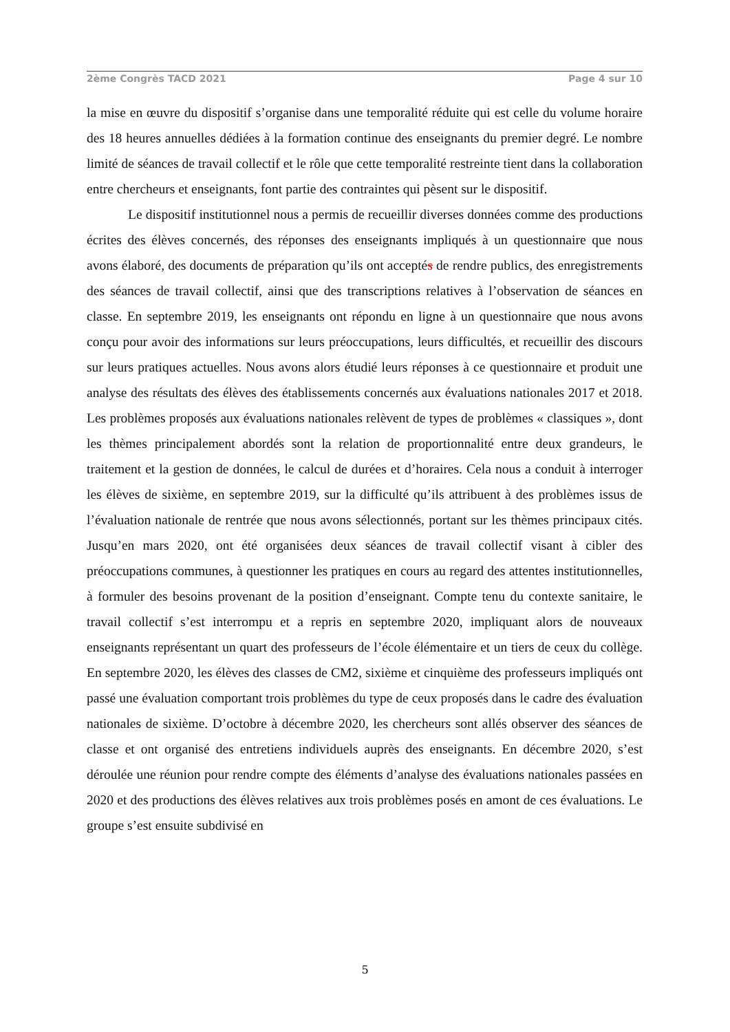2ème Congrès TACD 2021 Page 4 sur 10
la mise en œuvre du dispositif s’organise dans une temporalité réduite qui est celle du volume horaire des 18 heures annuelles dédiées à la formation continue des enseignants du premier degré. Le nombre limité de séances de travail collectif et le rôle que cette temporalité restreinte tient dans la collaboration entre chercheurs et enseignants, font partie des contraintes qui pèsent sur le dispositif.
Le dispositif institutionnel nous a permis de recueillir diverses données comme des productions écrites des élèves concernés, des réponses des enseignants impliqués à un questionnaire que nous avons élaboré, des documents de préparation qu’ils ont acceptés de rendre publics, des enregistrements des séances de travail collectif, ainsi que des transcriptions relatives à l’observation de séances en classe. En septembre 2019, les enseignants ont répondu en ligne à un questionnaire que nous avons conçu pour avoir des informations sur leurs préoccupations, leurs difficultés, et recueillir des discours sur leurs pratiques actuelles. Nous avons alors étudié leurs réponses à ce questionnaire et produit une analyse des résultats des élèves des établissements concernés aux évaluations nationales 2017 et 2018. Les problèmes proposés aux évaluations nationales relèvent de types de problèmes « classiques », dont les thèmes principalement abordés sont la relation de proportionnalité entre deux grandeurs, le traitement et la gestion de données, le calcul de durées et d’horaires. Cela nous a conduit à interroger les élèves de sixième, en septembre 2019, sur la difficulté qu’ils attribuent à des problèmes issus de l’évaluation nationale de rentrée que nous avons sélectionnés, portant sur les thèmes principaux cités. Jusqu’en mars 2020, ont été organisées deux séances de travail collectif visant à cibler des préoccupations communes, à questionner les pratiques en cours au regard des attentes institutionnelles, à formuler des besoins provenant de la position d’enseignant. Compte tenu du contexte sanitaire, le travail collectif s’est interrompu et a repris en septembre 2020, impliquant alors de nouveaux enseignants représentant un quart des professeurs de l’école élémentaire et un tiers de ceux du collège. En septembre 2020, les élèves des classes de CM2, sixième et cinquième des professeurs impliqués ont passé une évaluation comportant trois problèmes du type de ceux proposés dans le cadre des évaluation nationales de sixième. D’octobre à décembre 2020, les chercheurs sont allés observer des séances de classe et ont organisé des entretiens individuels auprès des enseignants. En décembre 2020, s’est déroulée une réunion pour rendre compte des éléments d’analyse des évaluations nationales passées en 2020 et des productions des élèves relatives aux trois problèmes posés en amont de ces évaluations. Le groupe s’est ensuite subdivisé en
5